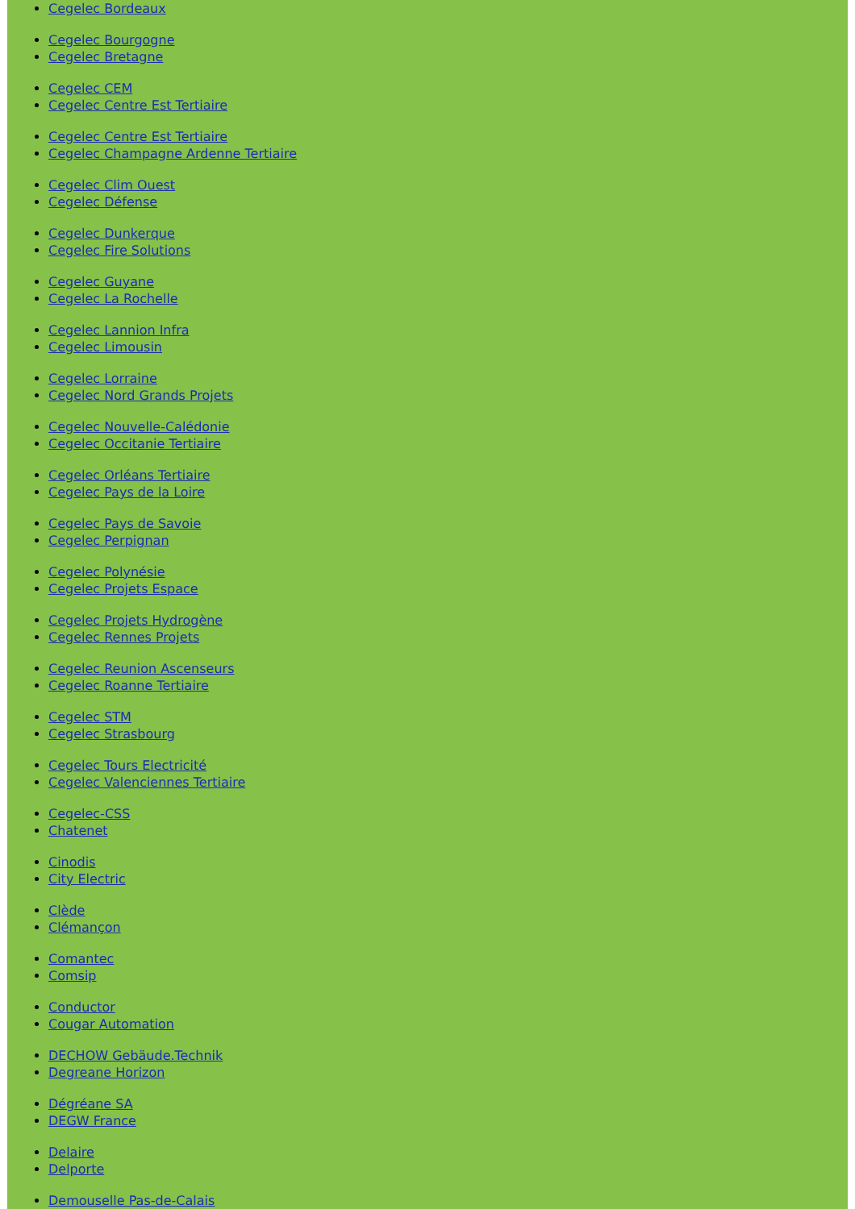Cegelec Bordeaux
Cegelec Bourgogne
Cegelec Bretagne
Cegelec CEM
Cegelec Centre Est Tertiaire
Cegelec Centre Est Tertiaire
Cegelec Champagne Ardenne Tertiaire
Cegelec Clim Ouest
Cegelec Défense
Cegelec Dunkerque
Cegelec Fire Solutions
Cegelec Guyane
Cegelec La Rochelle
Cegelec Lannion Infra
Cegelec Limousin
Cegelec Lorraine
Cegelec Nord Grands Projets
Cegelec Nouvelle-Calédonie
Cegelec Occitanie Tertiaire
Cegelec Orléans Tertiaire
Cegelec Pays de la Loire
Cegelec Pays de Savoie
Cegelec Perpignan
Cegelec Polynésie
Cegelec Projets Espace
Cegelec Projets Hydrogène
Cegelec Rennes Projets
Cegelec Reunion Ascenseurs
Cegelec Roanne Tertiaire
Cegelec STM
Cegelec Strasbourg
Cegelec Tours Electricité
Cegelec Valenciennes Tertiaire
Cegelec-CSS
Chatenet
Cinodis
City Electric
Clède
Clémançon
Comantec
Comsip
Conductor
Cougar Automation
DECHOW Gebäude.Technik
Degreane Horizon
Dégréane SA
DEGW France
Delaire
Delporte
Demouselle Pas-de-Calais